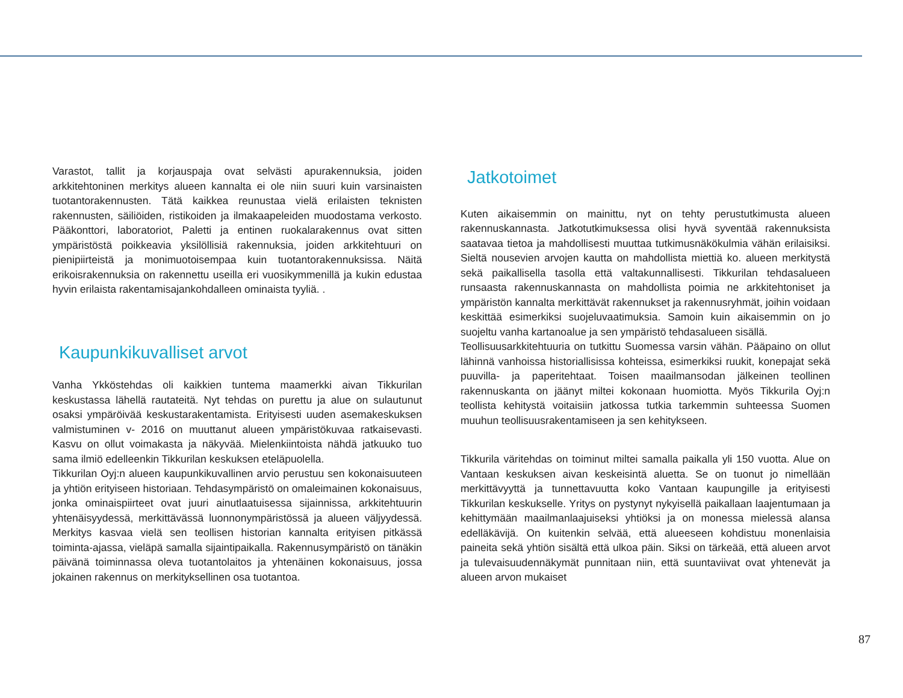Varastot, tallit ja korjauspaja ovat selvästi apurakennuksia, joiden arkkitehtoninen merkitys alueen kannalta ei ole niin suuri kuin varsinaisten tuotantorakennusten. Tätä kaikkea reunustaa vielä erilaisten teknisten rakennusten, säiliöiden, ristikoiden ja ilmakaapeleiden muodostama verkosto. Pääkonttori, laboratoriot, Paletti ja entinen ruokalarakennus ovat sitten ympäristöstä poikkeavia yksilöllisiä rakennuksia, joiden arkkitehtuuri on pienipiirteistä ja monimuotoisempaa kuin tuotantorakennuksissa. Näitä erikoisrakennuksia on rakennettu useilla eri vuosikymmenillä ja kukin edustaa hyvin erilaista rakentamisajankohdalleen ominaista tyyliä. .
Kaupunkikuvalliset arvot
Vanha Ykköstehdas oli kaikkien tuntema maamerkki aivan Tikkurilan keskustassa lähellä rautateitä. Nyt tehdas on purettu ja alue on sulautunut osaksi ympäröivää keskustarakentamista. Erityisesti uuden asemakeskuksen valmistuminen v- 2016 on muuttanut alueen ympäristökuvaa ratkaisevasti. Kasvu on ollut voimakasta ja näkyvää. Mielenkiintoista nähdä jatkuuko tuo sama ilmiö edelleenkin Tikkurilan keskuksen eteläpuolella.
Tikkurilan Oyj:n alueen kaupunkikuvallinen arvio perustuu sen kokonaisuuteen ja yhtiön erityiseen historiaan. Tehdasympäristö on omaleimainen kokonaisuus, jonka ominaispiirteet ovat juuri ainutlaatuisessa sijainnissa, arkkitehtuurin yhtenäisyydessä, merkittävässä luonnonympäristössä ja alueen väljyydessä. Merkitys kasvaa vielä sen teollisen historian kannalta erityisen pitkässä toiminta-ajassa, vieläpä samalla sijaintipaikalla. Rakennusympäristö on tänäkin päivänä toiminnassa oleva tuotantolaitos ja yhtenäinen kokonaisuus, jossa jokainen rakennus on merkityksellinen osa tuotantoa.
Jatkotoimet
Kuten aikaisemmin on mainittu, nyt on tehty perustutkimusta alueen rakennuskannasta. Jatkotutkimuksessa olisi hyvä syventää rakennuksista saatavaa tietoa ja mahdollisesti muuttaa tutkimusnäkökulmia vähän erilaisiksi. Sieltä nousevien arvojen kautta on mahdollista miettiä ko. alueen merkitystä sekä paikallisella tasolla että valtakunnallisesti. Tikkurilan tehdasalueen runsaasta rakennuskannasta on mahdollista poimia ne arkkitehtoniset ja ympäristön kannalta merkittävät rakennukset ja rakennusryhmät, joihin voidaan keskittää esimerkiksi suojeluvaatimuksia. Samoin kuin aikaisemmin on jo suojeltu vanha kartanoalue ja sen ympäristö tehdasalueen sisällä.
Teollisuusarkkitehtuuria on tutkittu Suomessa varsin vähän. Pääpaino on ollut lähinnä vanhoissa historiallisissa kohteissa, esimerkiksi ruukit, konepajat sekä puuvilla- ja paperitehtaat. Toisen maailmansodan jälkeinen teollinen rakennuskanta on jäänyt miltei kokonaan huomiotta. Myös Tikkurila Oyj:n teollista kehitystä voitaisiin jatkossa tutkia tarkemmin suhteessa Suomen muuhun teollisuusrakentamiseen ja sen kehitykseen.
Tikkurila väritehdas on toiminut miltei samalla paikalla yli 150 vuotta. Alue on Vantaan keskuksen aivan keskeisintä aluetta. Se on tuonut jo nimellään merkittävyyttä ja tunnettavuutta koko Vantaan kaupungille ja erityisesti Tikkurilan keskukselle. Yritys on pystynyt nykyisellä paikallaan laajentumaan ja kehittymään maailmanlaajuiseksi yhtiöksi ja on monessa mielessä alansa edelläkävijä. On kuitenkin selvää, että alueeseen kohdistuu monenlaisia paineita sekä yhtiön sisältä että ulkoa päin. Siksi on tärkeää, että alueen arvot ja tulevaisuudennäkymät punnitaan niin, että suuntaviivat ovat yhtenevät ja alueen arvon mukaiset
87